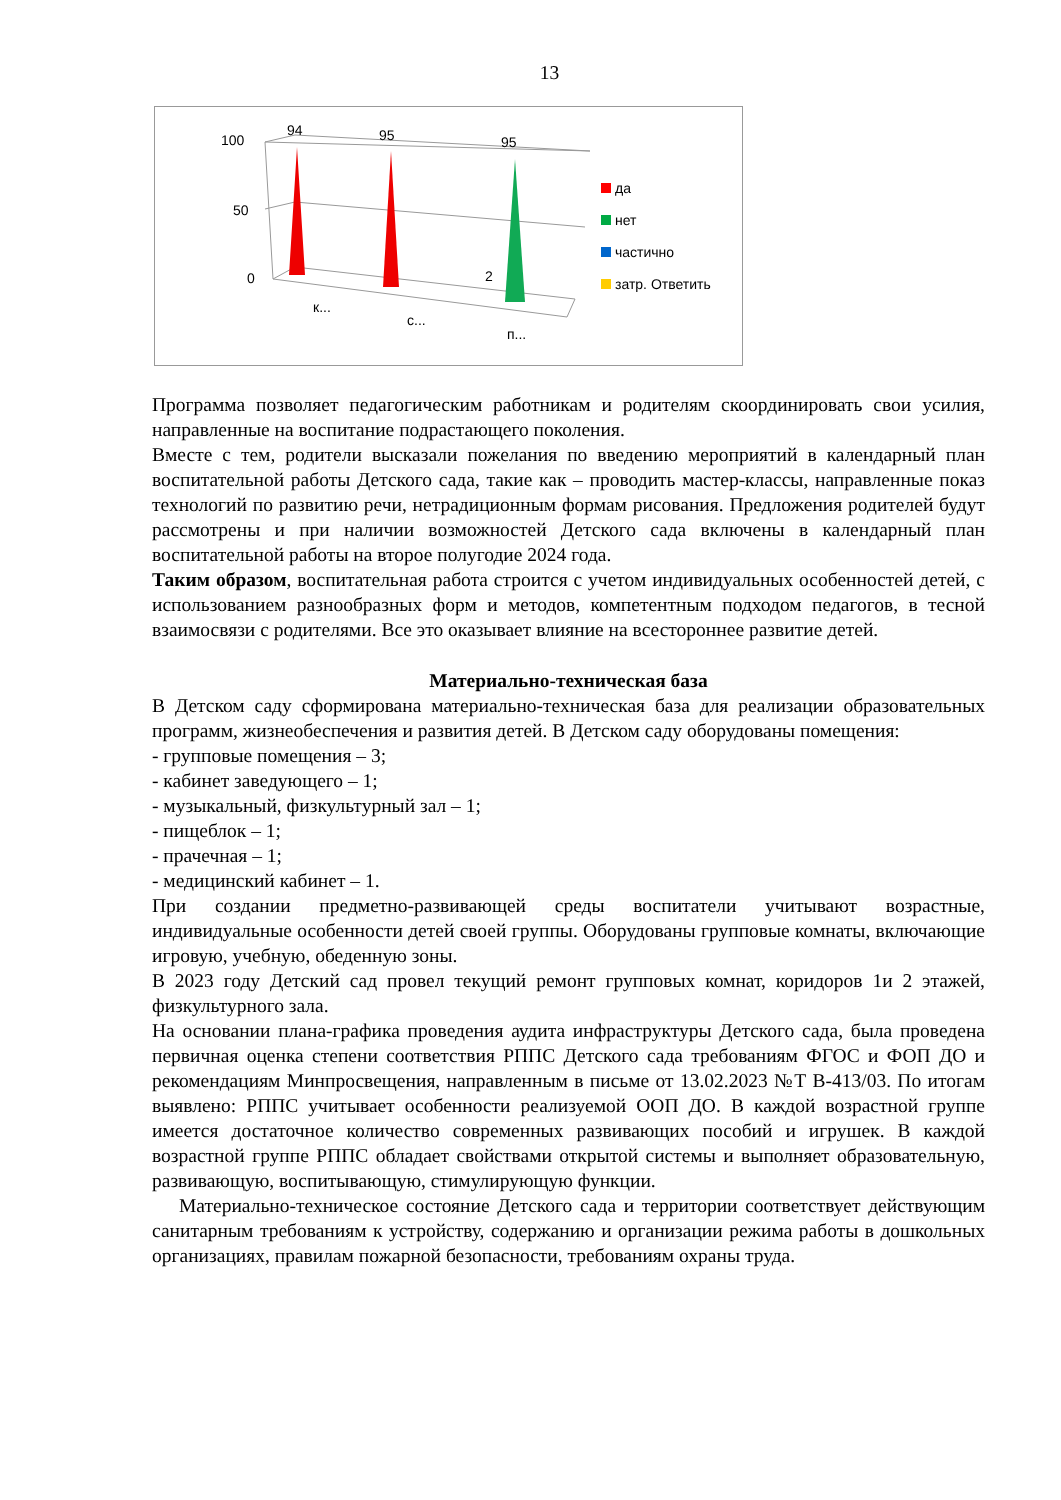13
100
50
0
94
95
95
2
да
нет
частично
затр. Ответить
к...
с...
п...
Программа позволяет педагогическим работникам и родителям скоординировать свои усилия, направленные на воспитание подрастающего поколения.
Вместе с тем, родители высказали пожелания по введению мероприятий в календарный план воспитательной работы Детского сада, такие как – проводить мастер-классы, направленные показ технологий по развитию речи, нетрадиционным формам рисования. Предложения родителей будут рассмотрены и при наличии возможностей Детского сада включены в календарный план воспитательной работы на второе полугодие 2024 года.
Таким образом, воспитательная работа строится с учетом индивидуальных особенностей детей, с использованием разнообразных форм и методов, компетентным подходом педагогов, в тесной взаимосвязи с родителями. Все это оказывает влияние на всестороннее развитие детей.
Материально-техническая база
В Детском саду сформирована материально-техническая база для реализации образовательных программ, жизнеобеспечения и развития детей. В Детском саду оборудованы помещения:
- групповые помещения – 3;
- кабинет заведующего – 1;
- музыкальный, физкультурный зал – 1;
- пищеблок – 1;
- прачечная – 1;
- медицинский кабинет – 1.
При создании предметно-развивающей среды воспитатели учитывают возрастные, индивидуальные особенности детей своей группы. Оборудованы групповые комнаты, включающие игровую, учебную, обеденную зоны.
В 2023 году Детский сад провел текущий ремонт групповых комнат, коридоров 1и 2 этажей, физкультурного зала.
На основании плана-графика проведения аудита инфраструктуры Детского сада, была проведена первичная оценка степени соответствия РППС Детского сада требованиям ФГОС и ФОП ДО и рекомендациям Минпросвещения, направленным в письме от 13.02.2023 №Т В-413/03. По итогам выявлено: РППС учитывает особенности реализуемой ООП ДО. В каждой возрастной группе имеется достаточное количество современных развивающих пособий и игрушек. В каждой возрастной группе РППС обладает свойствами открытой системы и выполняет образовательную, развивающую, воспитывающую, стимулирующую функции.
Материально-техническое состояние Детского сада и территории соответствует действующим санитарным требованиям к устройству, содержанию и организации режима работы в дошкольных организациях, правилам пожарной безопасности, требованиям охраны труда.